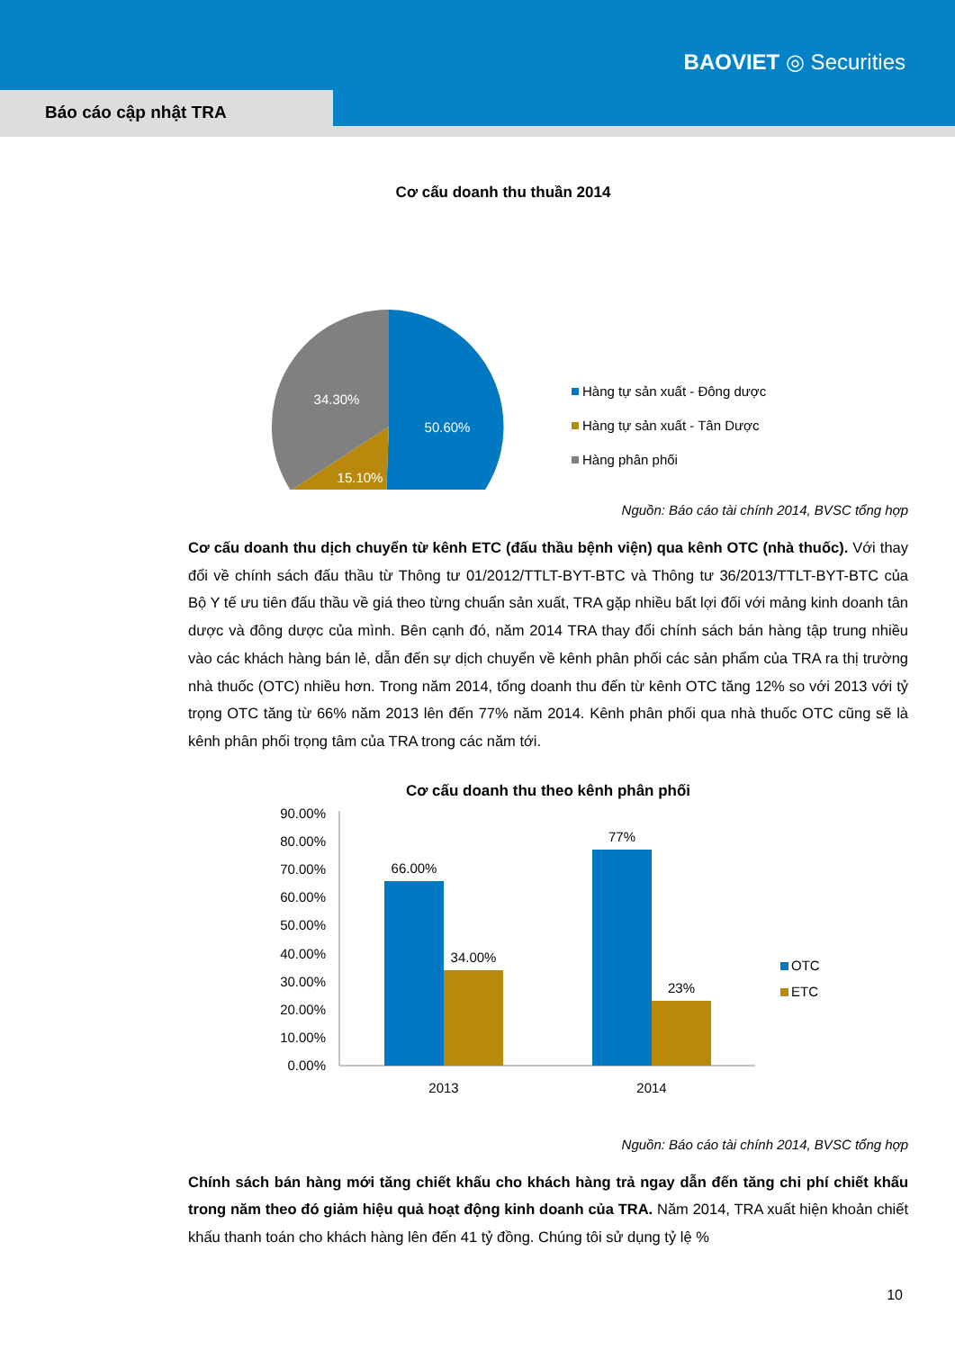BAOVIET ◎ Securities
Báo cáo cập nhật TRA
Cơ cấu doanh thu thuần 2014
50.60%
15.10%
34.30%
Hàng tự sản xuất - Đông dược
Hàng tự sản xuất - Tân Dược
Hàng phân phối
Nguồn: Báo cáo tài chính 2014, BVSC tổng hợp
Cơ cấu doanh thu dịch chuyển từ kênh ETC (đấu thầu bệnh viện) qua kênh OTC (nhà thuốc). Với thay đổi về chính sách đấu thầu từ Thông tư 01/2012/TTLT-BYT-BTC và Thông tư 36/2013/TTLT-BYT-BTC của Bộ Y tế ưu tiên đấu thầu về giá theo từng chuẩn sản xuất, TRA gặp nhiều bất lợi đối với mảng kinh doanh tân dược và đông dược của mình. Bên cạnh đó, năm 2014 TRA thay đổi chính sách bán hàng tập trung nhiều vào các khách hàng bán lẻ, dẫn đến sự dịch chuyển về kênh phân phối các sản phẩm của TRA ra thị trường nhà thuốc (OTC) nhiều hơn. Trong năm 2014, tổng doanh thu đến từ kênh OTC tăng 12% so với 2013 với tỷ trọng OTC tăng từ 66% năm 2013 lên đến 77% năm 2014. Kênh phân phối qua nhà thuốc OTC cũng sẽ là kênh phân phối trọng tâm của TRA trong các năm tới.
Cơ cấu doanh thu theo kênh phân phối
90.00%
80.00%
70.00%
60.00%
50.00%
40.00%
30.00%
20.00%
10.00%
0.00%
66.00%
34.00%
77%
23%
2013
2014
OTC
ETC
Nguồn: Báo cáo tài chính 2014, BVSC tổng hợp
Chính sách bán hàng mới tăng chiết khấu cho khách hàng trả ngay dẫn đến tăng chi phí chiết khấu trong năm theo đó giảm hiệu quả hoạt động kinh doanh của TRA. Năm 2014, TRA xuất hiện khoản chiết khấu thanh toán cho khách hàng lên đến 41 tỷ đồng. Chúng tôi sử dụng tỷ lệ %
10